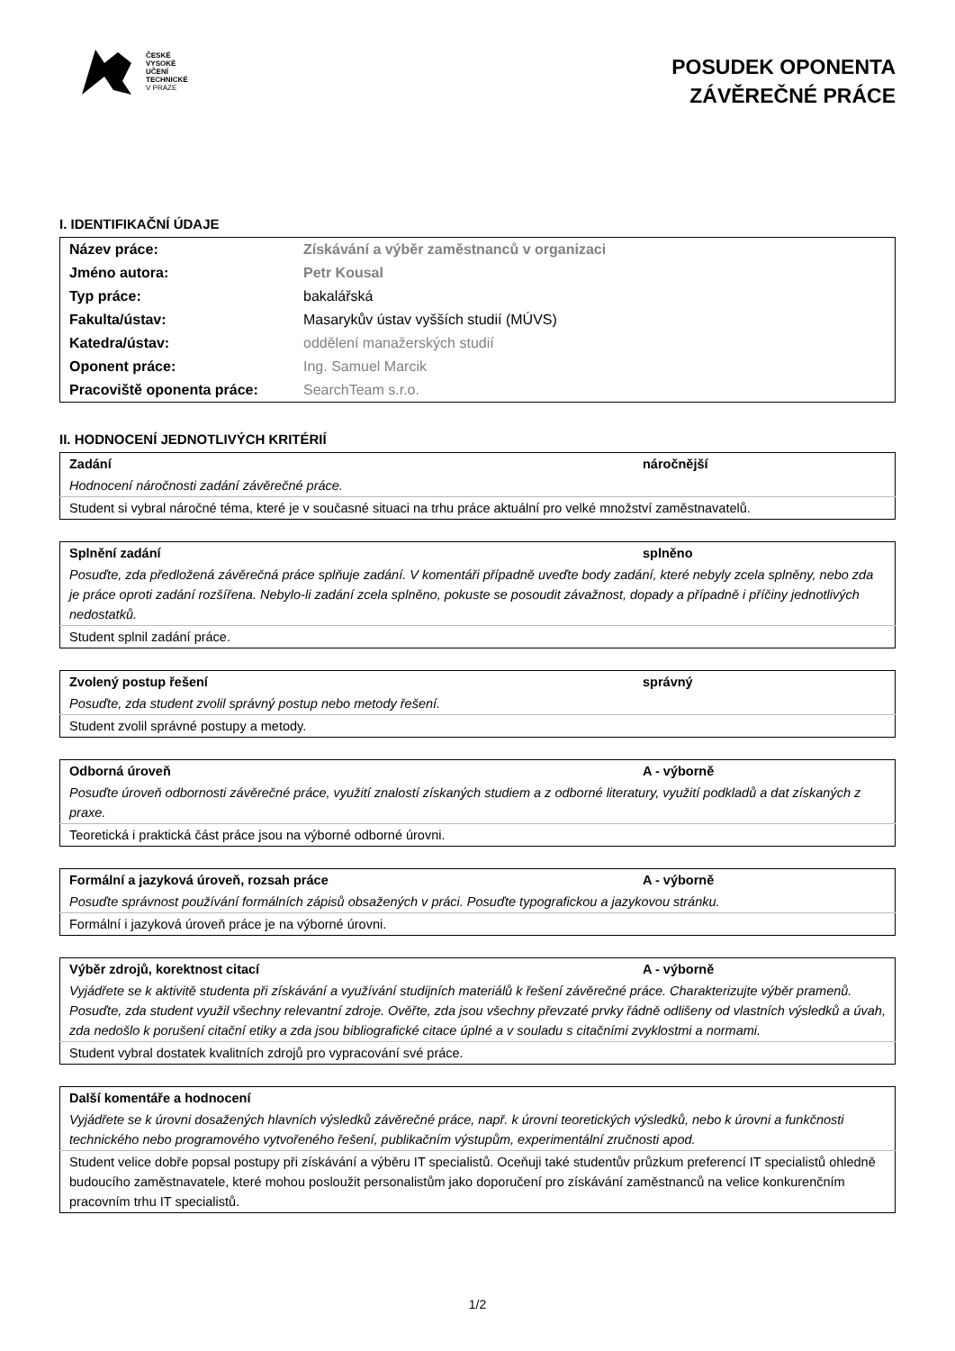ČESKÉ
VYSOKÉ
UČENÍ
TECHNICKÉ
V PRAZE
POSUDEK OPONENTA
ZÁVĚREČNÉ PRÁCE
I. IDENTIFIKAČNÍ ÚDAJE
| Název práce: | Získávání a výběr zaměstnanců v organizaci |
| Jméno autora: | Petr Kousal |
| Typ práce: | bakalářská |
| Fakulta/ústav: | Masarykův ústav vyšších studií (MÚVS) |
| Katedra/ústav: | oddělení manažerských studií |
| Oponent práce: | Ing. Samuel Marcik |
| Pracoviště oponenta práce: | SearchTeam s.r.o. |
II. HODNOCENÍ JEDNOTLIVÝCH KRITÉRIÍ
| Zadání | náročnější |
| Hodnocení náročnosti zadání závěrečné práce. | |
| Student si vybral náročné téma, které je v současné situaci na trhu práce aktuální pro velké množství zaměstnavatelů. | |
| Splnění zadání | splněno |
| Posuďte, zda předložená závěrečná práce splňuje zadání. V komentáři případně uveďte body zadání, které nebyly zcela splněny, nebo zda je práce oproti zadání rozšířena. Nebylo-li zadání zcela splněno, pokuste se posoudit závažnost, dopady a případně i příčiny jednotlivých nedostatků. | |
| Student splnil zadání práce. | |
| Zvolený postup řešení | správný |
| Posuďte, zda student zvolil správný postup nebo metody řešení. | |
| Student zvolil správné postupy a metody. | |
| Odborná úroveň | A - výborně |
| Posuďte úroveň odbornosti závěrečné práce, využití znalostí získaných studiem a z odborné literatury, využití podkladů a dat získaných z praxe. | |
| Teoretická i praktická část práce jsou na výborné odborné úrovni. | |
| Formální a jazyková úroveň, rozsah práce | A - výborně |
| Posuďte správnost používání formálních zápisů obsažených v práci. Posuďte typografickou a jazykovou stránku. | |
| Formální i jazyková úroveň práce je na výborné úrovni. | |
| Výběr zdrojů, korektnost citací | A - výborně |
| Vyjádřete se k aktivitě studenta při získávání a využívání studijních materiálů k řešení závěrečné práce. Charakterizujte výběr pramenů. Posuďte, zda student využil všechny relevantní zdroje. Ověřte, zda jsou všechny převzaté prvky řádně odlišeny od vlastních výsledků a úvah, zda nedošlo k porušení citační etiky a zda jsou bibliografické citace úplné a v souladu s citačními zvyklostmi a normami. | |
| Student vybral dostatek kvalitních zdrojů pro vypracování své práce. | |
| Další komentáře a hodnocení |
| Vyjádřete se k úrovni dosažených hlavních výsledků závěrečné práce, např. k úrovni teoretických výsledků, nebo k úrovni a funkčnosti technického nebo programového vytvořeného řešení, publikačním výstupům, experimentální zručnosti apod. |
| Student velice dobře popsal postupy při získávání a výběru IT specialistů. Oceňuji také studentův průzkum preferencí IT specialistů ohledně budoucího zaměstnavatele, které mohou posloužit personalistům jako doporučení pro získávání zaměstnanců na velice konkurenčním pracovním trhu IT specialistů. |
1/2